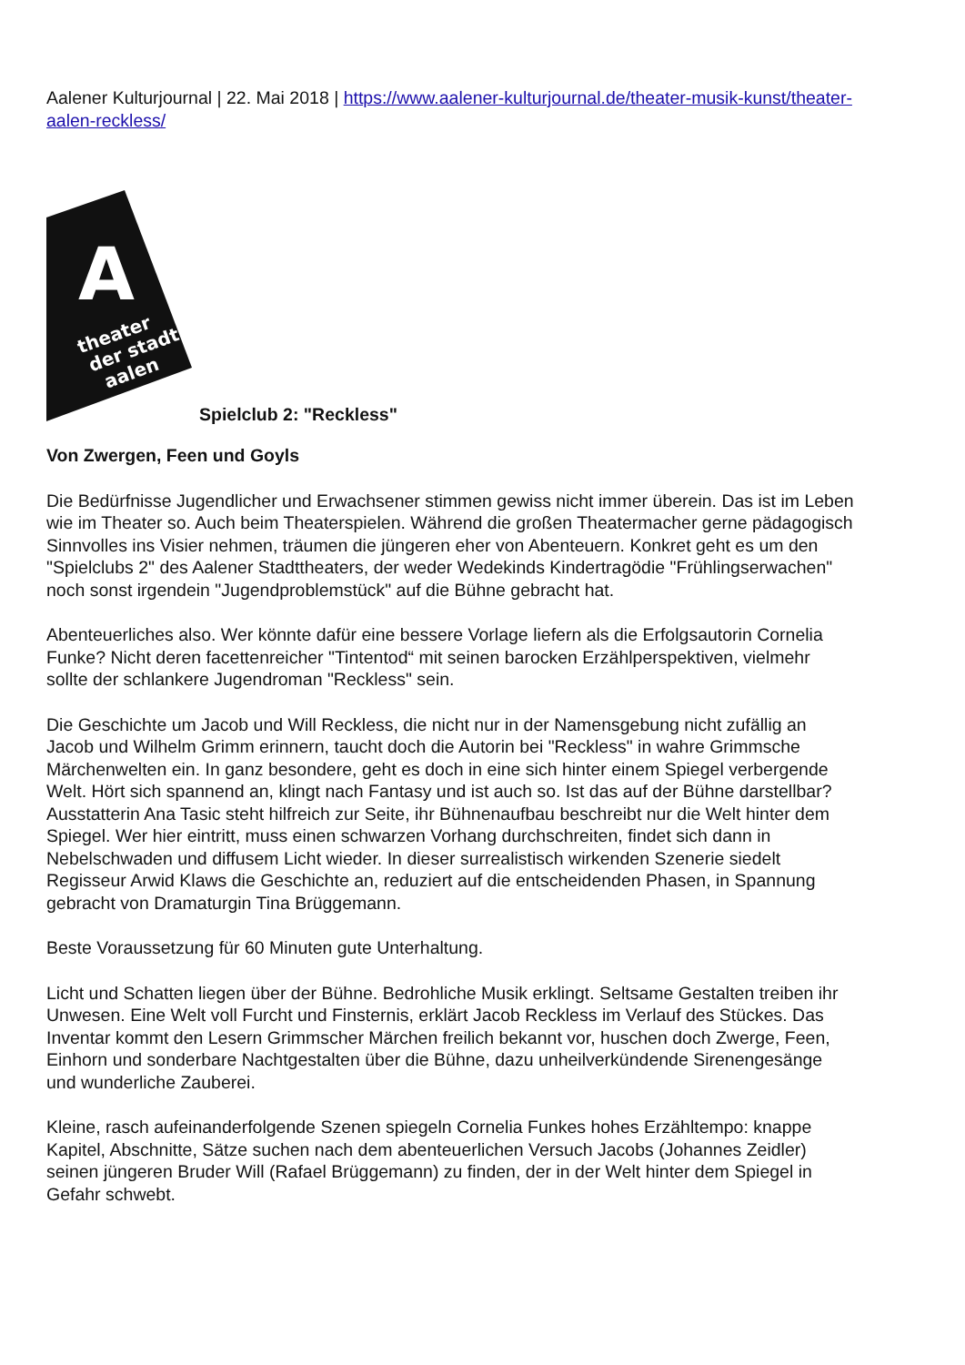Aalener Kulturjournal | 22. Mai 2018 | https://www.aalener-kulturjournal.de/theater-musik-kunst/theater-aalen-reckless/
A
theater
der stadt
aalen
Spielclub 2: "Reckless"
Von Zwergen, Feen und Goyls
Die Bedürfnisse Jugendlicher und Erwachsener stimmen gewiss nicht immer überein. Das ist im Leben wie im Theater so. Auch beim Theaterspielen. Während die großen Theatermacher gerne pädagogisch Sinnvolles ins Visier nehmen, träumen die jüngeren eher von Abenteuern. Konkret geht es um den "Spielclubs 2" des Aalener Stadttheaters, der weder Wedekinds Kindertragödie "Frühlingserwachen" noch sonst irgendein "Jugendproblemstück" auf die Bühne gebracht hat.
Abenteuerliches also. Wer könnte dafür eine bessere Vorlage liefern als die Erfolgsautorin Cornelia Funke? Nicht deren facettenreicher "Tintentod“ mit seinen barocken Erzählperspektiven, vielmehr sollte der schlankere Jugendroman "Reckless" sein.
Die Geschichte um Jacob und Will Reckless, die nicht nur in der Namensgebung nicht zufällig an Jacob und Wilhelm Grimm erinnern, taucht doch die Autorin bei "Reckless" in wahre Grimmsche Märchenwelten ein. In ganz besondere, geht es doch in eine sich hinter einem Spiegel verbergende Welt. Hört sich spannend an, klingt nach Fantasy und ist auch so. Ist das auf der Bühne darstellbar? Ausstatterin Ana Tasic steht hilfreich zur Seite, ihr Bühnenaufbau beschreibt nur die Welt hinter dem Spiegel. Wer hier eintritt, muss einen schwarzen Vorhang durchschreiten, findet sich dann in Nebelschwaden und diffusem Licht wieder. In dieser surrealistisch wirkenden Szenerie siedelt Regisseur Arwid Klaws die Geschichte an, reduziert auf die entscheidenden Phasen, in Spannung gebracht von Dramaturgin Tina Brüggemann.
Beste Voraussetzung für 60 Minuten gute Unterhaltung.
Licht und Schatten liegen über der Bühne. Bedrohliche Musik erklingt. Seltsame Gestalten treiben ihr Unwesen. Eine Welt voll Furcht und Finsternis, erklärt Jacob Reckless im Verlauf des Stückes. Das Inventar kommt den Lesern Grimmscher Märchen freilich bekannt vor, huschen doch Zwerge, Feen, Einhorn und sonderbare Nachtgestalten über die Bühne, dazu unheilverkündende Sirenengesänge und wunderliche Zauberei.
Kleine, rasch aufeinanderfolgende Szenen spiegeln Cornelia Funkes hohes Erzähltempo: knappe Kapitel, Abschnitte, Sätze suchen nach dem abenteuerlichen Versuch Jacobs (Johannes Zeidler) seinen jüngeren Bruder Will (Rafael Brüggemann) zu finden, der in der Welt hinter dem Spiegel in Gefahr schwebt.